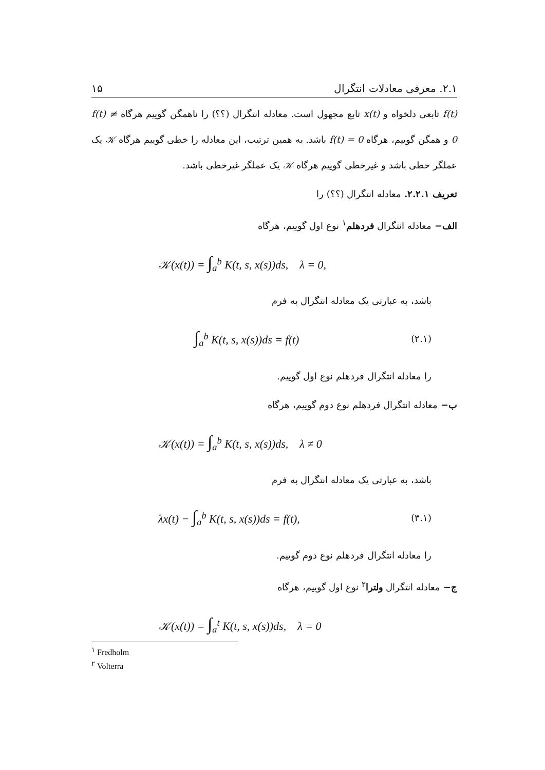۲.۱. معرفی معادلات انتگرال ۱۵
f(t) تابعی دلخواه و x(t) تابع مجهول است. معادله انتگرال (؟؟) را ناهمگن گوییم هرگاه f(t) ≠ 0 و همگن گوییم، هرگاه f(t) = 0 باشد. به همین ترتیب، این معادله را خطی گوییم هرگاه 𝒦 یک عملگر خطی باشد و غیرخطی گوییم هرگاه 𝒦 یک عملگر غیرخطی باشد.
تعریف ۲.۲.۱. معادله انتگرال (؟؟) را
الف− معادله انتگرال فردهلم<sup>۱</sup> نوع اول گوییم، هرگاه
𝒦(x(t)) = ∫<sub>a</sub><sup>b</sup> K(t, s, x(s))ds, λ = 0,
باشد، به عبارتی یک معادله انتگرال به فرم
∫<sub>a</sub><sup>b</sup> K(t, s, x(s))ds = f(t) (۲.۱)
را معادله انتگرال فردهلم نوع اول گوییم.
ب− معادله انتگرال فردهلم نوع دوم گوییم، هرگاه
𝒦(x(t)) = ∫<sub>a</sub><sup>b</sup> K(t, s, x(s))ds, λ ≠ 0
باشد، به عبارتی یک معادله انتگرال به فرم
λx(t) − ∫<sub>a</sub><sup>b</sup> K(t, s, x(s))ds = f(t), (۳.۱)
را معادله انتگرال فردهلم نوع دوم گوییم.
ج− معادله انتگرال ولترا<sup>۲</sup> نوع اول گوییم، هرگاه
𝒦(x(t)) = ∫<sub>a</sub><sup>t</sup> K(t, s, x(s))ds, λ = 0
<sup>۱</sup> Fredholm
<sup>۲</sup> Volterra